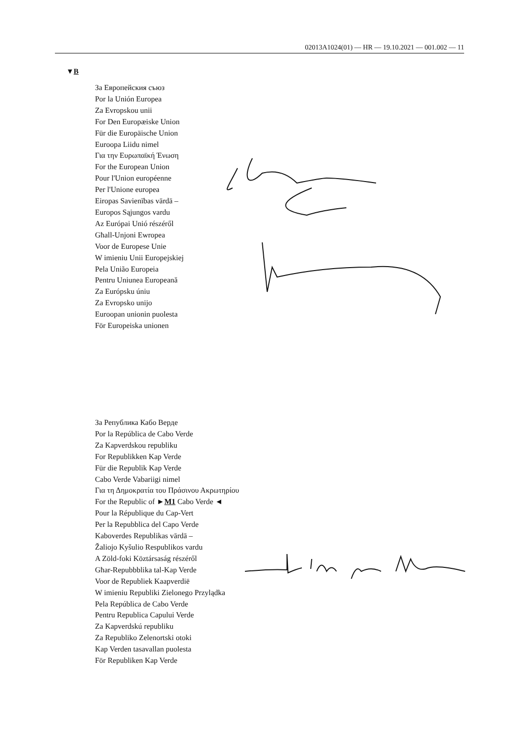02013A1024(01) — HR — 19.10.2021 — 001.002 — 11
▼B
За Европейския съюз
Por la Unión Europea
Za Evropskou unii
For Den Europæiske Union
Für die Europäische Union
Euroopa Liidu nimel
Για την Ευρωπαϊκή Ένωση
For the European Union
Pour l'Union européenne
Per l'Unione europea
Eiropas Savienības vārdā –
Europos Sąjungos vardu
Az Európai Unió részéről
Għall-Unjoni Ewropea
Voor de Europese Unie
W imieniu Unii Europejskiej
Pela União Europeia
Pentru Uniunea Europeană
Za Európsku úniu
Za Evropsko unijo
Euroopan unionin puolesta
För Europeiska unionen
За Република Кабо Верде
Por la República de Cabo Verde
Za Kapverdskou republiku
For Republikken Kap Verde
Für die Republik Kap Verde
Cabo Verde Vabariigi nimel
Για τη Δημοκρατία του Πράσινου Ακρωτηρίου
For the Republic of ►M1 Cabo Verde ◄
Pour la République du Cap-Vert
Per la Repubblica del Capo Verde
Kaboverdes Republikas vārdā –
Žaliojo Kyšulio Respublikos vardu
A Zöld-foki Köztársaság részéről
Għar-Repubbblika tal-Kap Verde
Voor de Republiek Kaapverdië
W imieniu Republiki Zielonego Przylądka
Pela República de Cabo Verde
Pentru Republica Capului Verde
Za Kapverdskú republiku
Za Republiko Zelenortski otoki
Kap Verden tasavallan puolesta
För Republiken Kap Verde